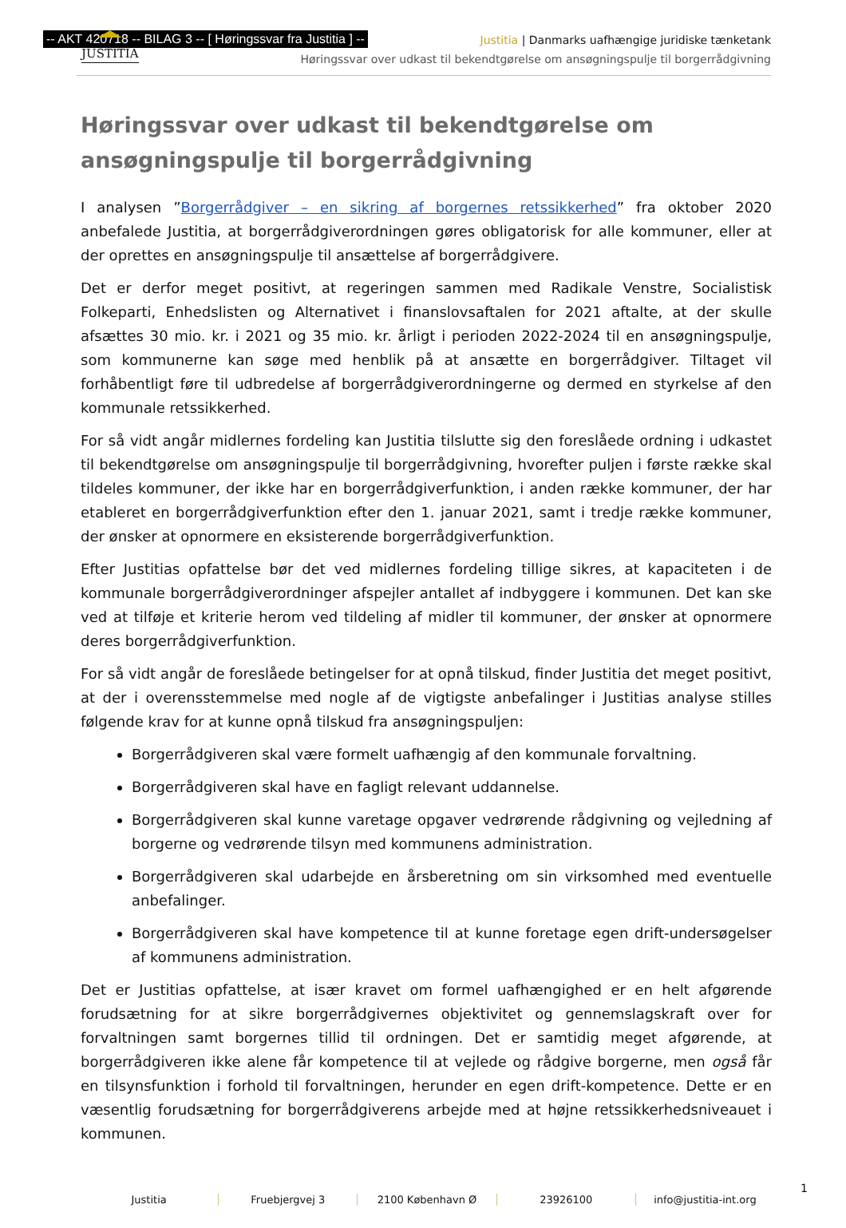-- AKT 420718 -- BILAG 3 -- [ Høringssvar fra Justitia ] --
JUSTITIA
Justitia | Danmarks uafhængige juridiske tænketank
Høringssvar over udkast til bekendtgørelse om ansøgningspulje til borgerrådgivning
Høringssvar over udkast til bekendtgørelse om ansøgningspulje til borgerrådgivning
I analysen ”Borgerrådgiver – en sikring af borgernes retssikkerhed” fra oktober 2020 anbefalede Justitia, at borgerrådgiverordningen gøres obligatorisk for alle kommuner, eller at der oprettes en ansøgningspulje til ansættelse af borgerrådgivere.
Det er derfor meget positivt, at regeringen sammen med Radikale Venstre, Socialistisk Folkeparti, Enhedslisten og Alternativet i finanslovsaftalen for 2021 aftalte, at der skulle afsættes 30 mio. kr. i 2021 og 35 mio. kr. årligt i perioden 2022-2024 til en ansøgningspulje, som kommunerne kan søge med henblik på at ansætte en borgerrådgiver. Tiltaget vil forhåbentligt føre til udbredelse af borgerrådgiverordningerne og dermed en styrkelse af den kommunale retssikkerhed.
For så vidt angår midlernes fordeling kan Justitia tilslutte sig den foreslåede ordning i udkastet til bekendtgørelse om ansøgningspulje til borgerrådgivning, hvorefter puljen i første række skal tildeles kommuner, der ikke har en borgerrådgiverfunktion, i anden række kommuner, der har etableret en borgerrådgiverfunktion efter den 1. januar 2021, samt i tredje række kommuner, der ønsker at opnormere en eksisterende borgerrådgiverfunktion.
Efter Justitias opfattelse bør det ved midlernes fordeling tillige sikres, at kapaciteten i de kommunale borgerrådgiverordninger afspejler antallet af indbyggere i kommunen. Det kan ske ved at tilføje et kriterie herom ved tildeling af midler til kommuner, der ønsker at opnormere deres borgerrådgiverfunktion.
For så vidt angår de foreslåede betingelser for at opnå tilskud, finder Justitia det meget positivt, at der i overensstemmelse med nogle af de vigtigste anbefalinger i Justitias analyse stilles følgende krav for at kunne opnå tilskud fra ansøgningspuljen:
Borgerrådgiveren skal være formelt uafhængig af den kommunale forvaltning.
Borgerrådgiveren skal have en fagligt relevant uddannelse.
Borgerrådgiveren skal kunne varetage opgaver vedrørende rådgivning og vejledning af borgerne og vedrørende tilsyn med kommunens administration.
Borgerrådgiveren skal udarbejde en årsberetning om sin virksomhed med eventuelle anbefalinger.
Borgerrådgiveren skal have kompetence til at kunne foretage egen drift-undersøgelser af kommunens administration.
Det er Justitias opfattelse, at især kravet om formel uafhængighed er en helt afgørende forudsætning for at sikre borgerrådgivernes objektivitet og gennemslagskraft over for forvaltningen samt borgernes tillid til ordningen. Det er samtidig meget afgørende, at borgerrådgiveren ikke alene får kompetence til at vejlede og rådgive borgerne, men også får en tilsynsfunktion i forhold til forvaltningen, herunder en egen drift-kompetence. Dette er en væsentlig forudsætning for borgerrådgiverens arbejde med at højne retssikkerhedsniveauet i kommunen.
Justitia Fruebjergvej 3 2100 København Ø 23926100 info@justitia-int.org
1